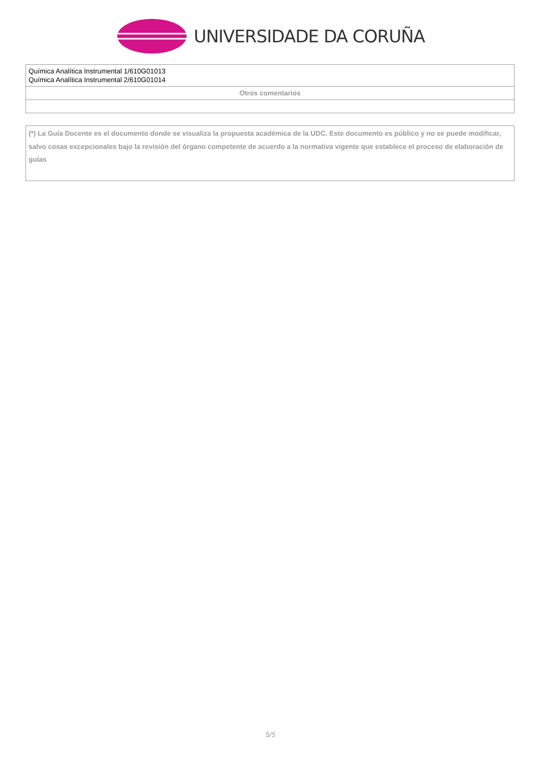UNIVERSIDADE DA CORUÑA
| Química Analítica Instrumental 1/610G01013 Química Analítica Instrumental 2/610G01014 |
| Otros comentarios |
(*) La Guía Docente es el documento donde se visualiza la propuesta académica de la UDC. Este documento es público y no se puede modificar, salvo cosas excepcionales bajo la revisión del órgano competente de acuerdo a la normativa vigente que establece el proceso de elaboración de guías
5/5